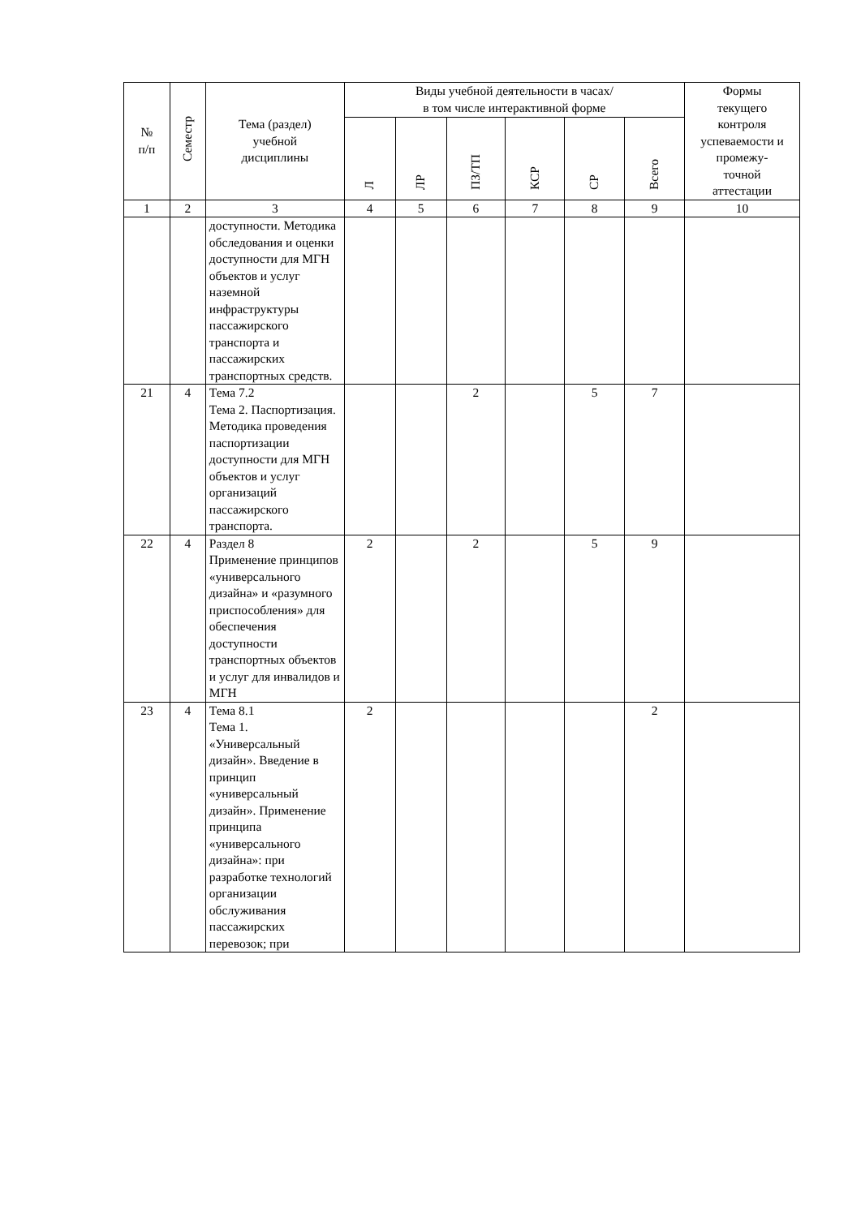| № п/п | Семестр | Тема (раздел) учебной дисциплины | Виды учебной деятельности в часах/ в том числе интерактивной форме | | | | | | Формы текущего контроля успеваемости и промежу- точной аттестации |
| --- | --- | --- | --- | --- | --- | --- | --- | --- | --- |
| | | | Л | ЛР | ПЗ/ТП | КСР | СР | Всего | |
| 1 | 2 | 3 | 4 | 5 | 6 | 7 | 8 | 9 | 10 |
| | | доступности. Методика обследования и оценки доступности для МГН объектов и услуг наземной инфраструктуры пассажирского транспорта и пассажирских транспортных средств. | | | | | | | |
| 21 | 4 | Тема 7.2 Тема 2. Паспортизация. Методика проведения паспортизации доступности для МГН объектов и услуг организаций пассажирского транспорта. | | | 2 | | 5 | 7 | |
| 22 | 4 | Раздел 8 Применение принципов «универсального дизайна» и «разумного приспособления» для обеспечения доступности транспортных объектов и услуг для инвалидов и МГН | 2 | | 2 | | 5 | 9 | |
| 23 | 4 | Тема 8.1 Тема 1. «Универсальный дизайн». Введение в принцип «универсальный дизайн». Применение принципа «универсального дизайна»: при разработке технологий организации обслуживания пассажирских перевозок; при | 2 | | | | | 2 | |